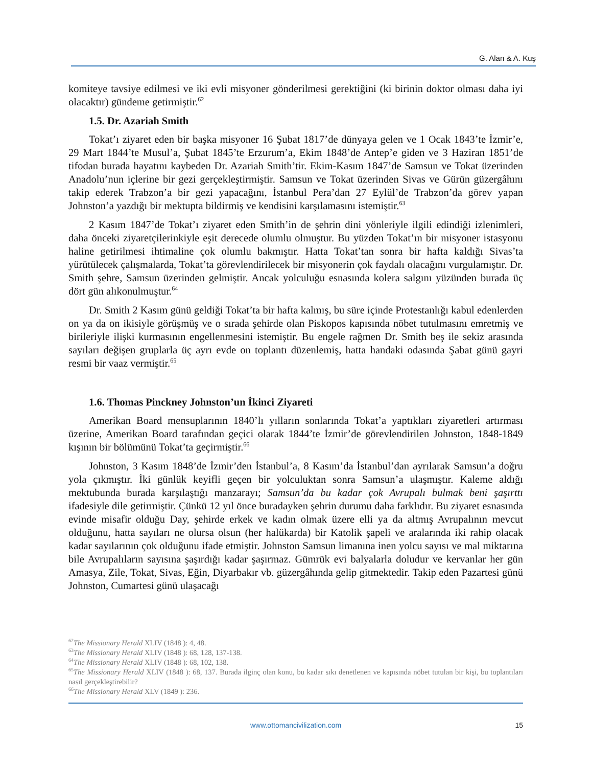G. Alan & A. Kuş
komiteye tavsiye edilmesi ve iki evli misyoner gönderilmesi gerektiğini (ki birinin doktor olması daha iyi olacaktır) gündeme getirmiştir.<sup>62</sup>
1.5. Dr. Azariah Smith
Tokat’ı ziyaret eden bir başka misyoner 16 Şubat 1817’de dünyaya gelen ve 1 Ocak 1843’te İzmir’e, 29 Mart 1844’te Musul’a, Şubat 1845’te Erzurum’a, Ekim 1848’de Antep’e giden ve 3 Haziran 1851’de tifodan burada hayatını kaybeden Dr. Azariah Smith’tir. Ekim-Kasım 1847’de Samsun ve Tokat üzerinden Anadolu’nun içlerine bir gezi gerçekleştirmiştir. Samsun ve Tokat üzerinden Sivas ve Gürün güzergâhını takip ederek Trabzon’a bir gezi yapacağını, İstanbul Pera’dan 27 Eylül’de Trabzon’da görev yapan Johnston’a yazdığı bir mektupta bildirmiş ve kendisini karşılamasını istemiştir.<sup>63</sup>
2 Kasım 1847’de Tokat’ı ziyaret eden Smith’in de şehrin dini yönleriyle ilgili edindiği izlenimleri, daha önceki ziyaretçilerinkiyle eşit derecede olumlu olmuştur. Bu yüzden Tokat’ın bir misyoner istasyonu haline getirilmesi ihtimaline çok olumlu bakmıştır. Hatta Tokat’tan sonra bir hafta kaldığı Sivas’ta yürütülecek çalışmalarda, Tokat’ta görevlendirilecek bir misyonerin çok faydalı olacağını vurgulamıştır. Dr. Smith şehre, Samsun üzerinden gelmiştir. Ancak yolculuğu esnasında kolera salgını yüzünden burada üç dört gün alıkonulmuştur.<sup>64</sup>
Dr. Smith 2 Kasım günü geldiği Tokat’ta bir hafta kalmış, bu süre içinde Protestanlığı kabul edenlerden on ya da on ikisiyle görüşmüş ve o sırada şehirde olan Piskopos kapısında nöbet tutulmasını emretmiş ve birileriyle ilişki kurmasının engellenmesini istemiştir. Bu engele rağmen Dr. Smith beş ile sekiz arasında sayıları değişen gruplarla üç ayrı evde on toplantı düzenlemiş, hatta handaki odasında Şabat günü gayri resmi bir vaaz vermiştir.<sup>65</sup>
1.6. Thomas Pinckney Johnston’un İkinci Ziyareti
Amerikan Board mensuplarının 1840’lı yılların sonlarında Tokat’a yaptıkları ziyaretleri artırması üzerine, Amerikan Board tarafından geçici olarak 1844’te İzmir’de görevlendirilen Johnston, 1848-1849 kışının bir bölümünü Tokat’ta geçirmiştir.<sup>66</sup>
Johnston, 3 Kasım 1848’de İzmir’den İstanbul’a, 8 Kasım’da İstanbul’dan ayrılarak Samsun’a doğru yola çıkmıştır. İki günlük keyifli geçen bir yolculuktan sonra Samsun’a ulaşmıştır. Kaleme aldığı mektubunda burada karşılaştığı manzarayı; Samsun’da bu kadar çok Avrupalı bulmak beni şaşırttı ifadesiyle dile getirmiştir. Çünkü 12 yıl önce buradayken şehrin durumu daha farklıdır. Bu ziyaret esnasında evinde misafir olduğu Day, şehirde erkek ve kadın olmak üzere elli ya da altmış Avrupalının mevcut olduğunu, hatta sayıları ne olursa olsun (her halükarda) bir Katolik şapeli ve aralarında iki rahip olacak kadar sayılarının çok olduğunu ifade etmiştir. Johnston Samsun limanına inen yolcu sayısı ve mal miktarına bile Avrupalıların sayısına şaşırdığı kadar şaşırmaz. Gümrük evi balyalarla doludur ve kervanlar her gün Amasya, Zile, Tokat, Sivas, Eğin, Diyarbakır vb. güzergâhında gelip gitmektedir. Takip eden Pazartesi günü Johnston, Cumartesi günü ulaşacağı
<sup>62</sup> The Missionary Herald XLIV (1848 ): 4, 48.
<sup>63</sup> The Missionary Herald XLIV (1848 ): 68, 128, 137-138.
<sup>64</sup> The Missionary Herald XLIV (1848 ): 68, 102, 138.
<sup>65</sup> The Missionary Herald XLIV (1848 ): 68, 137. Burada ilginç olan konu, bu kadar sıkı denetlenen ve kapısında nöbet tutulan bir kişi, bu toplantıları nasıl gerçekleştirebilir?
<sup>66</sup> The Missionary Herald XLV (1849 ): 236.
www.ottomancivilization.com 15